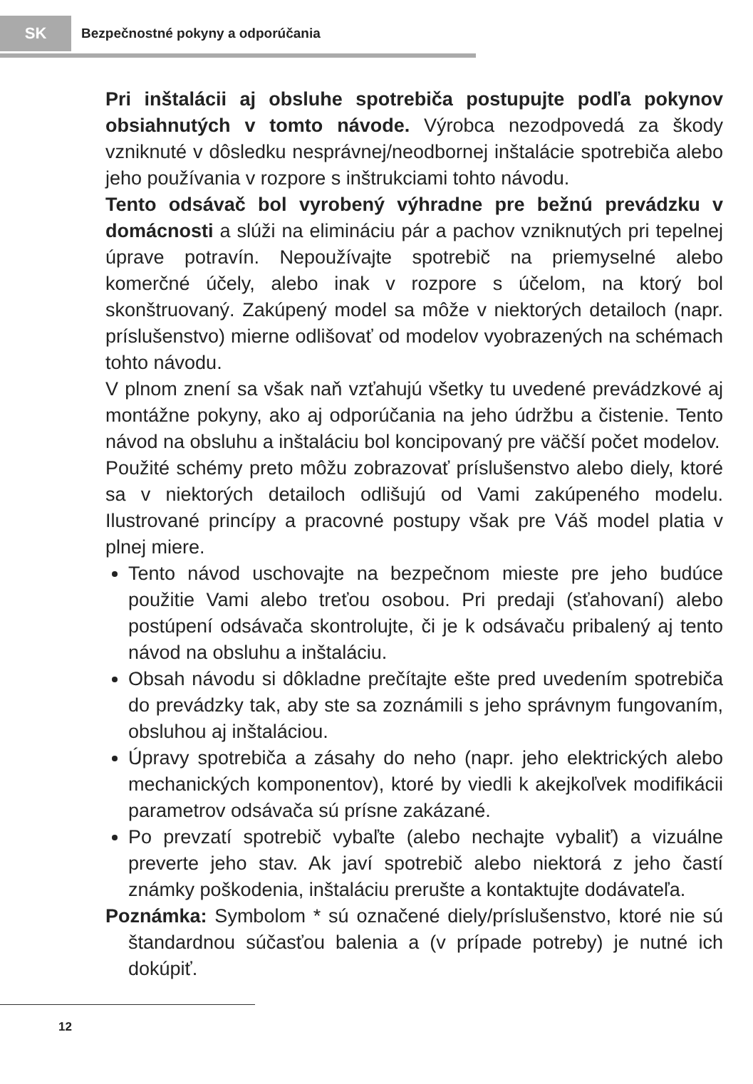SK
Bezpečnostné pokyny a odporúčania
Pri inštalácii aj obsluhe spotrebiča postupujte podľa pokynov obsiahnutých v tomto návode. Výrobca nezodpovedá za škody vzniknuté v dôsledku nesprávnej/neodbornej inštalácie spotrebiča alebo jeho používania v rozpore s inštrukciami tohto návodu.
Tento odsávač bol vyrobený výhradne pre bežnú prevádzku v domácnosti a slúži na elimináciu pár a pachov vzniknutých pri tepelnej úprave potravín. Nepoužívajte spotrebič na priemyselné alebo komerčné účely, alebo inak v rozpore s účelom, na ktorý bol skonštruovaný. Zakúpený model sa môže v niektorých detailoch (napr. príslušenstvo) mierne odlišovať od modelov vyobrazených na schémach tohto návodu.
V plnom znení sa však naň vzťahujú všetky tu uvedené prevádzkové aj montážne pokyny, ako aj odporúčania na jeho údržbu a čistenie. Tento návod na obsluhu a inštaláciu bol koncipovaný pre väčší počet modelov.
Použité schémy preto môžu zobrazovať príslušenstvo alebo diely, ktoré sa v niektorých detailoch odlišujú od Vami zakúpeného modelu. Ilustrované princípy a pracovné postupy však pre Váš model platia v plnej miere.
Tento návod uschovajte na bezpečnom mieste pre jeho budúce použitie Vami alebo treťou osobou. Pri predaji (sťahovaní) alebo postúpení odsávača skontrolujte, či je k odsávaču pribalený aj tento návod na obsluhu a inštaláciu.
Obsah návodu si dôkladne prečítajte ešte pred uvedením spotrebiča do prevádzky tak, aby ste sa zoznámili s jeho správnym fungovaním, obsluhou aj inštaláciou.
Úpravy spotrebiča a zásahy do neho (napr. jeho elektrických alebo mechanických komponentov), ktoré by viedli k akejkoľvek modifikácii parametrov odsávača sú prísne zakázané.
Po prevzatí spotrebič vybaľte (alebo nechajte vybaliť) a vizuálne preverte jeho stav. Ak javí spotrebič alebo niektorá z jeho častí známky poškodenia, inštaláciu prerušte a kontaktujte dodávateľa.
Poznámka: Symbolom * sú označené diely/príslušenstvo, ktoré nie sú štandardnou súčasťou balenia a (v prípade potreby) je nutné ich dokúpiť.
12